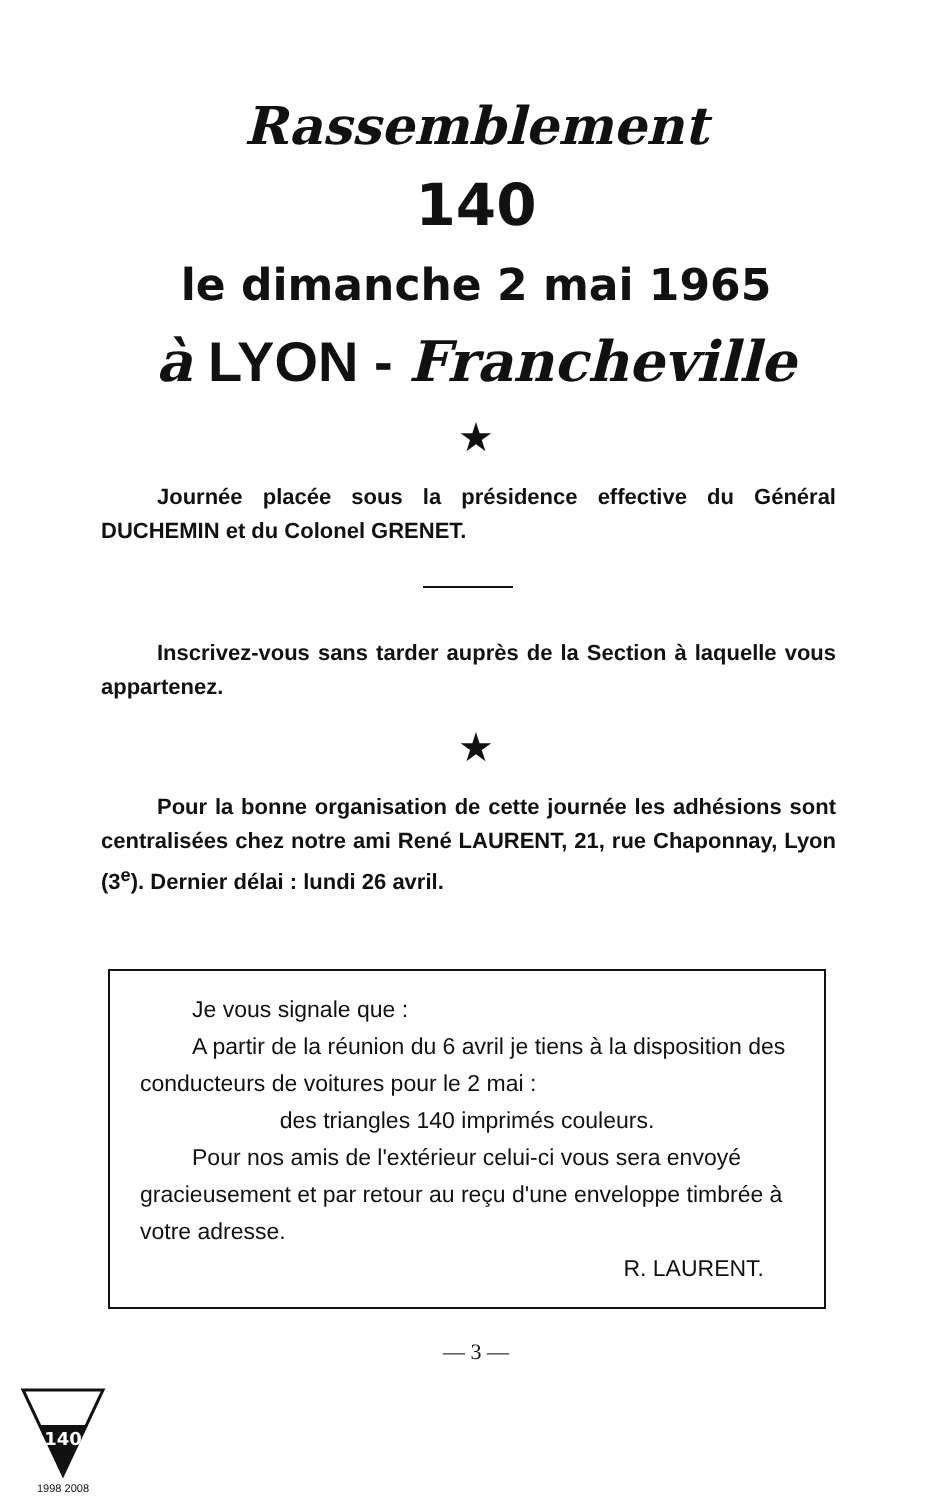Rassemblement
140
le dimanche 2 mai 1965
à LYON - Francheville
★
Journée placée sous la présidence effective du Général DUCHEMIN et du Colonel GRENET.
Inscrivez-vous sans tarder auprès de la Section à laquelle vous appartenez.
★
Pour la bonne organisation de cette journée les adhésions sont centralisées chez notre ami René LAURENT, 21, rue Chaponnay, Lyon (3<sup>e</sup>). Dernier délai : lundi 26 avril.
Je vous signale que :
A partir de la réunion du 6 avril je tiens à la disposition des conducteurs de voitures pour le 2 mai :
des triangles 140 imprimés couleurs.
Pour nos amis de l'extérieur celui-ci vous sera envoyé gracieusement et par retour au reçu d'une enveloppe timbrée à votre adresse.
R. LAURENT.
— 3 —
140
1998 2008